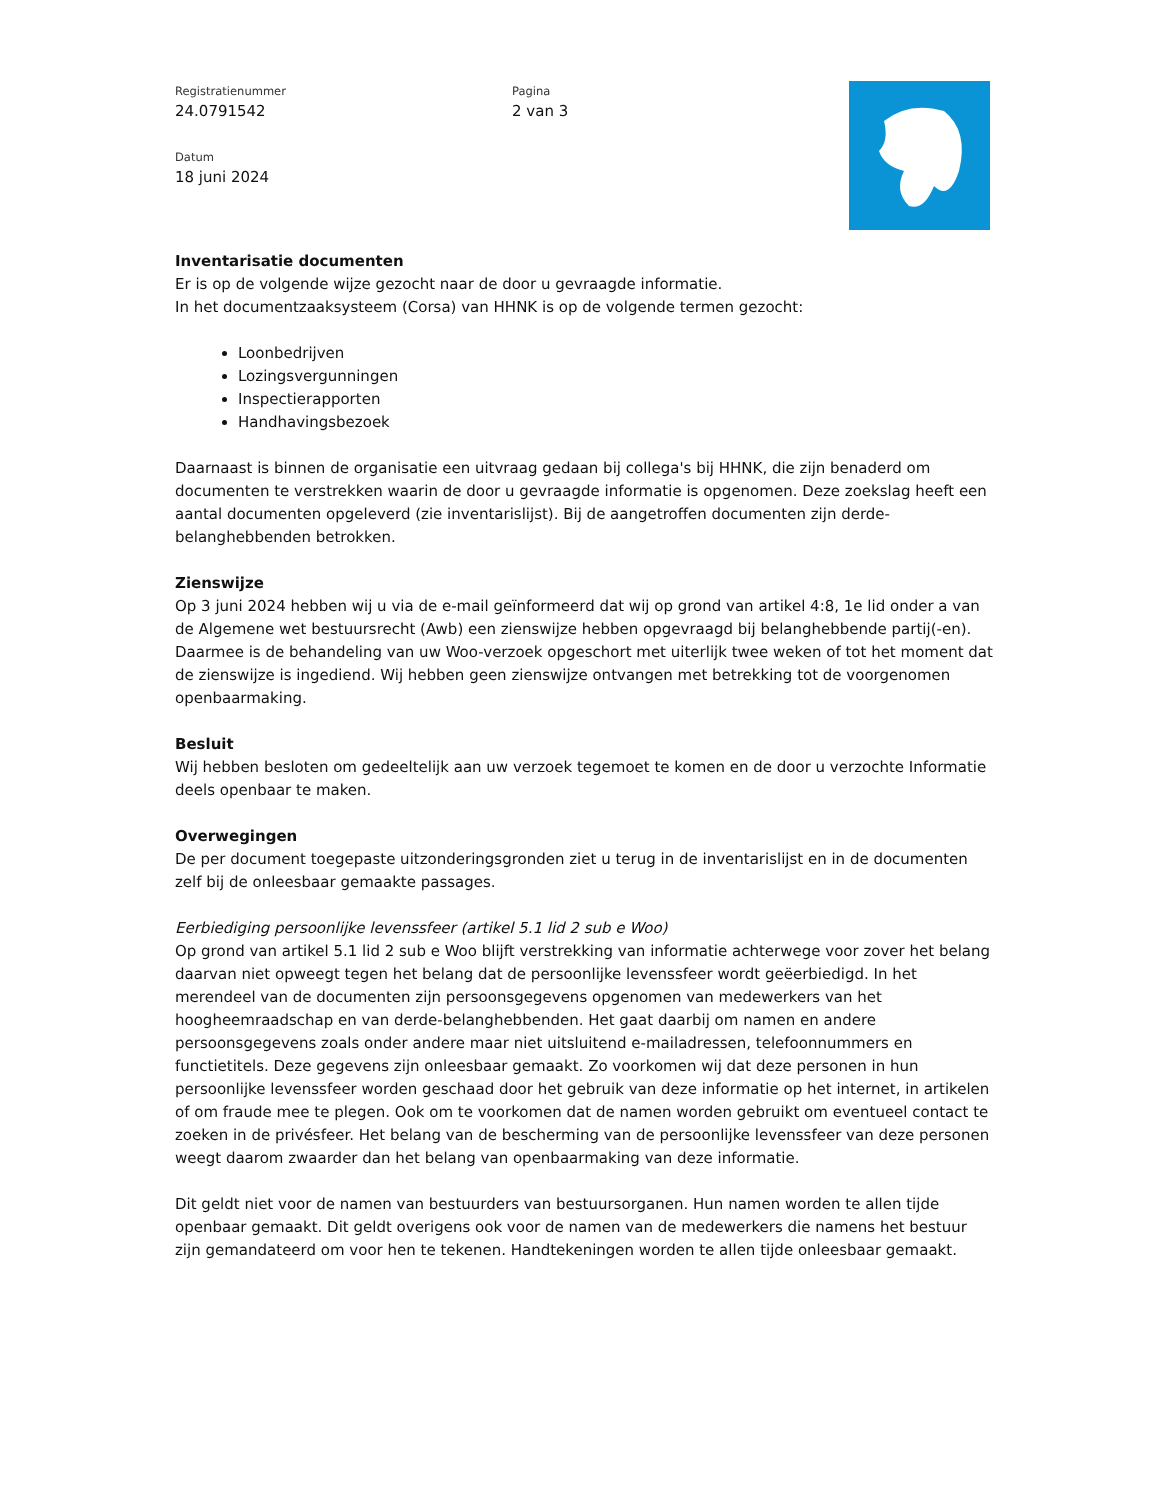Registratienummer
24.0791542
Datum
18 juni 2024
Pagina
2 van 3
Inventarisatie documenten
Er is op de volgende wijze gezocht naar de door u gevraagde informatie.
In het documentzaaksysteem (Corsa) van HHNK is op de volgende termen gezocht:
Loonbedrijven
Lozingsvergunningen
Inspectierapporten
Handhavingsbezoek
Daarnaast is binnen de organisatie een uitvraag gedaan bij collega's bij HHNK, die zijn benaderd om documenten te verstrekken waarin de door u gevraagde informatie is opgenomen. Deze zoekslag heeft een aantal documenten opgeleverd (zie inventarislijst). Bij de aangetroffen documenten zijn derde-belanghebbenden betrokken.
Zienswijze
Op 3 juni 2024 hebben wij u via de e-mail geïnformeerd dat wij op grond van artikel 4:8, 1e lid onder a van de Algemene wet bestuursrecht (Awb) een zienswijze hebben opgevraagd bij belanghebbende partij(-en). Daarmee is de behandeling van uw Woo-verzoek opgeschort met uiterlijk twee weken of tot het moment dat de zienswijze is ingediend. Wij hebben geen zienswijze ontvangen met betrekking tot de voorgenomen openbaarmaking.
Besluit
Wij hebben besloten om gedeeltelijk aan uw verzoek tegemoet te komen en de door u verzochte Informatie deels openbaar te maken.
Overwegingen
De per document toegepaste uitzonderingsgronden ziet u terug in de inventarislijst en in de documenten zelf bij de onleesbaar gemaakte passages.
Eerbiediging persoonlijke levenssfeer (artikel 5.1 lid 2 sub e Woo)
Op grond van artikel 5.1 lid 2 sub e Woo blijft verstrekking van informatie achterwege voor zover het belang daarvan niet opweegt tegen het belang dat de persoonlijke levenssfeer wordt geëerbiedigd. In het merendeel van de documenten zijn persoonsgegevens opgenomen van medewerkers van het hoogheemraadschap en van derde-belanghebbenden. Het gaat daarbij om namen en andere persoonsgegevens zoals onder andere maar niet uitsluitend e-mailadressen, telefoonnummers en functietitels. Deze gegevens zijn onleesbaar gemaakt. Zo voorkomen wij dat deze personen in hun persoonlijke levenssfeer worden geschaad door het gebruik van deze informatie op het internet, in artikelen of om fraude mee te plegen. Ook om te voorkomen dat de namen worden gebruikt om eventueel contact te zoeken in de privésfeer. Het belang van de bescherming van de persoonlijke levenssfeer van deze personen weegt daarom zwaarder dan het belang van openbaarmaking van deze informatie.
Dit geldt niet voor de namen van bestuurders van bestuursorganen. Hun namen worden te allen tijde openbaar gemaakt. Dit geldt overigens ook voor de namen van de medewerkers die namens het bestuur zijn gemandateerd om voor hen te tekenen. Handtekeningen worden te allen tijde onleesbaar gemaakt.